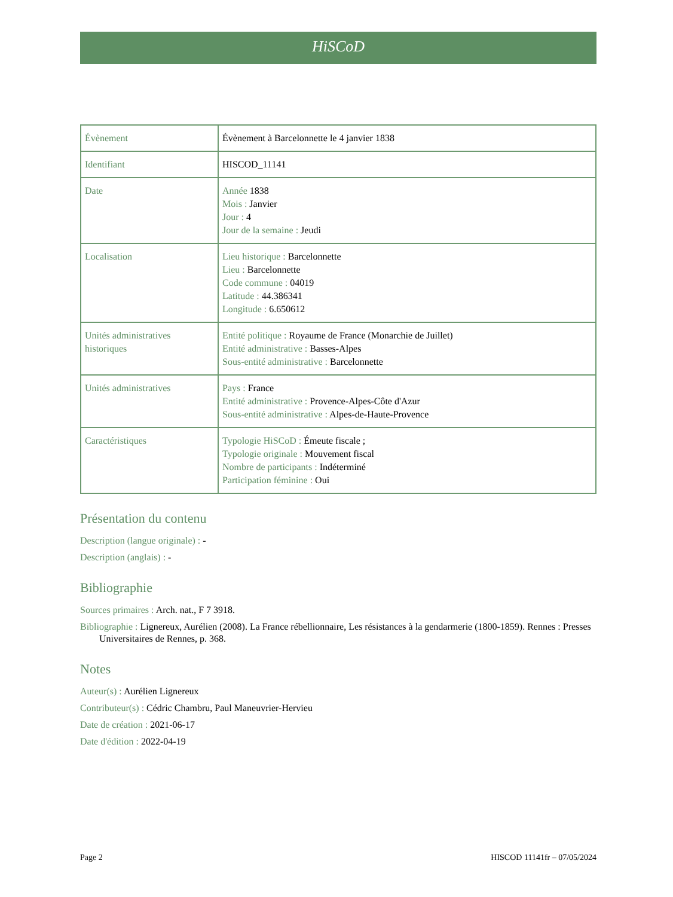HiSCoD
| Évènement | Évènement à Barcelonnette le 4 janvier 1838 |
| Identifiant | HISCOD_11141 |
| Date | Année 1838 Mois : Janvier Jour : 4 Jour de la semaine : Jeudi |
| Localisation | Lieu historique : Barcelonnette Lieu : Barcelonnette Code commune : 04019 Latitude : 44.386341 Longitude : 6.650612 |
| Unités administratives historiques | Entité politique : Royaume de France (Monarchie de Juillet) Entité administrative : Basses-Alpes Sous-entité administrative : Barcelonnette |
| Unités administratives | Pays : France Entité administrative : Provence-Alpes-Côte d'Azur Sous-entité administrative : Alpes-de-Haute-Provence |
| Caractéristiques | Typologie HiSCoD : Émeute fiscale ; Typologie originale : Mouvement fiscal Nombre de participants : Indéterminé Participation féminine : Oui |
Présentation du contenu
Description (langue originale) : -
Description (anglais) : -
Bibliographie
Sources primaires : Arch. nat., F 7 3918.
Bibliographie : Lignereux, Aurélien (2008). La France rébellionnaire, Les résistances à la gendarmerie (1800-1859). Rennes : Presses Universitaires de Rennes, p. 368.
Notes
Auteur(s) : Aurélien Lignereux
Contributeur(s) : Cédric Chambru, Paul Maneuvrier-Hervieu
Date de création : 2021-06-17
Date d'édition : 2022-04-19
Page 2 HISCOD 11141fr – 07/05/2024